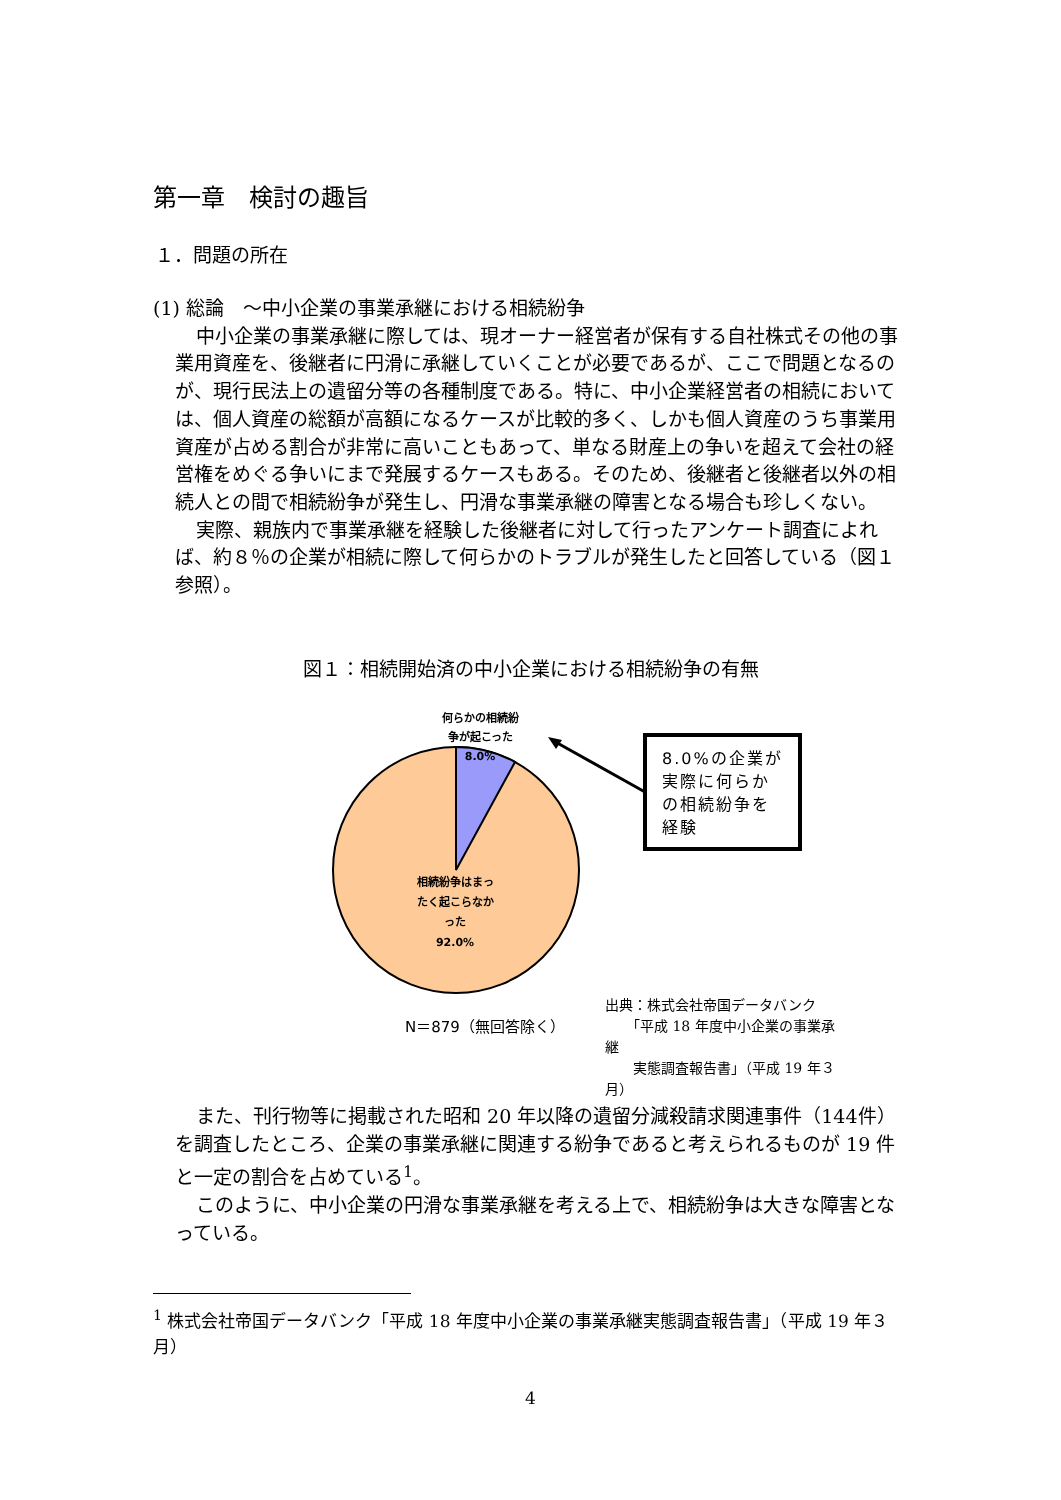第一章　検討の趣旨
１．問題の所在
(1) 総論　～中小企業の事業承継における相続紛争
中小企業の事業承継に際しては、現オーナー経営者が保有する自社株式その他の事業用資産を、後継者に円滑に承継していくことが必要であるが、ここで問題となるのが、現行民法上の遺留分等の各種制度である。特に、中小企業経営者の相続においては、個人資産の総額が高額になるケースが比較的多く、しかも個人資産のうち事業用資産が占める割合が非常に高いこともあって、単なる財産上の争いを超えて会社の経営権をめぐる争いにまで発展するケースもある。そのため、後継者と後継者以外の相続人との間で相続紛争が発生し、円滑な事業承継の障害となる場合も珍しくない。
実際、親族内で事業承継を経験した後継者に対して行ったアンケート調査によれば、約８％の企業が相続に際して何らかのトラブルが発生したと回答している（図１参照）。
図１：相続開始済の中小企業における相続紛争の有無
何らかの相続紛争が起こった
8.0%
相続紛争はまったく起こらなかった
92.0%
8.0%の企業が実際に何らかの相続紛争を経験
N＝879（無回答除く）
出典：株式会社帝国データバンク
　　「平成 18 年度中小企業の事業承継
　　実態調査報告書」（平成 19 年３月）
また、刊行物等に掲載された昭和 20 年以降の遺留分減殺請求関連事件（144件）を調査したところ、企業の事業承継に関連する紛争であると考えられるものが 19 件と一定の割合を占めている<sup>1</sup>。
このように、中小企業の円滑な事業承継を考える上で、相続紛争は大きな障害となっている。
<sup>1</sup> 株式会社帝国データバンク「平成 18 年度中小企業の事業承継実態調査報告書」（平成 19 年３月）
4